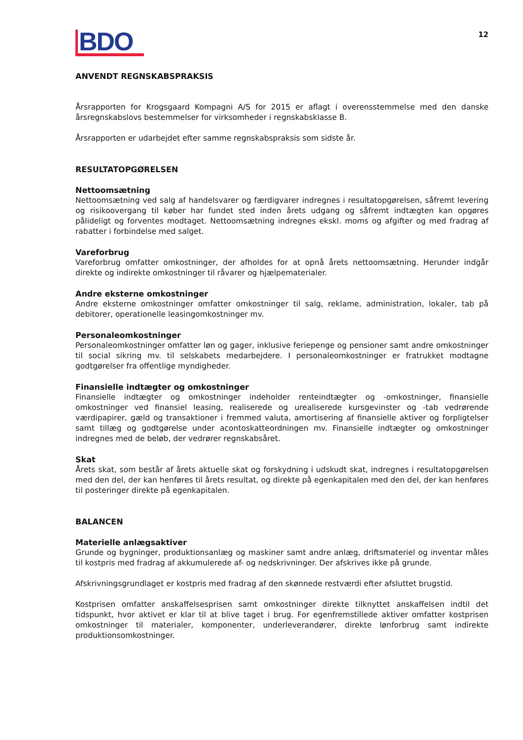BDO
12
ANVENDT REGNSKABSPRAKSIS
Årsrapporten for Krogsgaard Kompagni A/S for 2015 er aflagt i overensstemmelse med den danske årsregnskabslovs bestemmelser for virksomheder i regnskabsklasse B.
Årsrapporten er udarbejdet efter samme regnskabspraksis som sidste år.
RESULTATOPGØRELSEN
Nettoomsætning
Nettoomsætning ved salg af handelsvarer og færdigvarer indregnes i resultatopgørelsen, såfremt levering og risikoovergang til køber har fundet sted inden årets udgang og såfremt indtægten kan opgøres pålideligt og forventes modtaget. Nettoomsætning indregnes ekskl. moms og afgifter og med fradrag af rabatter i forbindelse med salget.
Vareforbrug
Vareforbrug omfatter omkostninger, der afholdes for at opnå årets nettoomsætning. Herunder indgår direkte og indirekte omkostninger til råvarer og hjælpematerialer.
Andre eksterne omkostninger
Andre eksterne omkostninger omfatter omkostninger til salg, reklame, administration, lokaler, tab på debitorer, operationelle leasingomkostninger mv.
Personaleomkostninger
Personaleomkostninger omfatter løn og gager, inklusive feriepenge og pensioner samt andre omkostninger til social sikring mv. til selskabets medarbejdere. I personaleomkostninger er fratrukket modtagne godtgørelser fra offentlige myndigheder.
Finansielle indtægter og omkostninger
Finansielle indtægter og omkostninger indeholder renteindtægter og -omkostninger, finansielle omkostninger ved finansiel leasing, realiserede og urealiserede kursgevinster og -tab vedrørende værdipapirer, gæld og transaktioner i fremmed valuta, amortisering af finansielle aktiver og forpligtelser samt tillæg og godtgørelse under acontoskatteordningen mv. Finansielle indtægter og omkostninger indregnes med de beløb, der vedrører regnskabsåret.
Skat
Årets skat, som består af årets aktuelle skat og forskydning i udskudt skat, indregnes i resultatopgørelsen med den del, der kan henføres til årets resultat, og direkte på egenkapitalen med den del, der kan henføres til posteringer direkte på egenkapitalen.
BALANCEN
Materielle anlægsaktiver
Grunde og bygninger, produktionsanlæg og maskiner samt andre anlæg, driftsmateriel og inventar måles til kostpris med fradrag af akkumulerede af- og nedskrivninger. Der afskrives ikke på grunde.
Afskrivningsgrundlaget er kostpris med fradrag af den skønnede restværdi efter afsluttet brugstid.
Kostprisen omfatter anskaffelsesprisen samt omkostninger direkte tilknyttet anskaffelsen indtil det tidspunkt, hvor aktivet er klar til at blive taget i brug. For egenfremstillede aktiver omfatter kostprisen omkostninger til materialer, komponenter, underleverandører, direkte lønforbrug samt indirekte produktionsomkostninger.